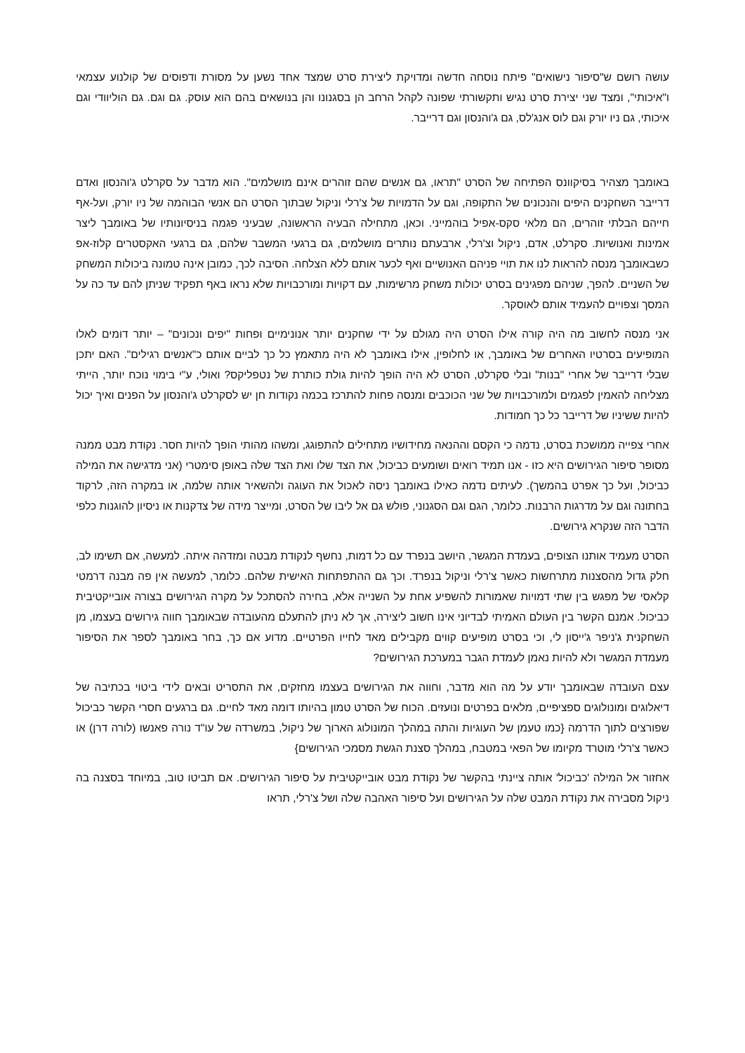עושה רושם ש"סיפור נישואים" פיתח נוסחה חדשה ומדויקת ליצירת סרט שמצד אחד נשען על מסורת ודפוסים של קולנוע עצמאי ו"איכותי", ומצד שני יצירת סרט נגיש ותקשורתי שפונה לקהל הרחב הן בסגנונו והן בנושאים בהם הוא עוסק. גם וגם. גם הוליוודי וגם איכותי, גם ניו יורק וגם לוס אנג'לס, גם ג'והנסון וגם דרייבר.
באומבך מצהיר בסיקוונס הפתיחה של הסרט "תראו, גם אנשים שהם זוהרים אינם מושלמים". הוא מדבר על סקרלט ג'והנסון ואדם דרייבר השחקנים היפים והנכונים של התקופה, וגם על הדמויות של צ'רלי וניקול שבתוך הסרט הם אנשי הבוהמה של ניו יורק, ועל-אף חייהם הבלתי זוהרים, הם מלאי סקס-אפיל בוהמייני. וכאן, מתחילה הבעיה הראשונה, שבעיני פגמה בניסיונותיו של באומבך ליצר אמינות ואנושיות. סקרלט, אדם, ניקול וצ'רלי, ארבעתם נותרים מושלמים, גם ברגעי המשבר שלהם, גם ברגעי האקסטרים קלוז-אפ כשבאומבך מנסה להראות לנו את תויי פניהם האנושיים ואף לכער אותם ללא הצלחה. הסיבה לכך, כמובן אינה טמונה ביכולות המשחק של השניים. להפך, שניהם מפגינים בסרט יכולות משחק מרשימות, עם דקויות ומורכבויות שלא נראו באף תפקיד שניתן להם עד כה על המסך וצפויים להעמיד אותם לאוסקר.
אני מנסה לחשוב מה היה קורה אילו הסרט היה מגולם על ידי שחקנים יותר אנונימיים ופחות "יפים ונכונים" – יותר דומים לאלו המופיעים בסרטיו האחרים של באומבך, או לחלופין, אילו באומבך לא היה מתאמץ כל כך לביים אותם כ"אנשים רגילים". האם יתכן שבלי דרייבר של אחרי "בנות" ובלי סקרלט, הסרט לא היה הופך להיות גולת כותרת של נטפליקס? ואולי, ע"י בימוי נוכח יותר, הייתי מצליחה להאמין לפגמים ולמורכבויות של שני הכוכבים ומנסה פחות להתרכז בכמה נקודות חן יש לסקרלט ג'והנסון על הפנים ואיך יכול להיות ששיניו של דרייבר כל כך חמודות.
אחרי צפייה ממושכת בסרט, נדמה כי הקסם וההנאה מחידושיו מתחילים להתפוגג, ומשהו מהותי הופך להיות חסר. נקודת מבט ממנה מסופר סיפור הגירושים היא כזו - אנו תמיד רואים ושומעים כביכול, את הצד שלו ואת הצד שלה באופן סימטרי (אני מדגישה את המילה כביכול, ועל כך אפרט בהמשך). לעיתים נדמה כאילו באומבך ניסה לאכול את העוגה ולהשאיר אותה שלמה, או במקרה הזה, לרקוד בחתונה וגם על מדרגות הרבנות. כלומר, הגם וגם הסגנוני, פולש גם אל ליבו של הסרט, ומייצר מידה של צדקנות או ניסיון להוגנות כלפי הדבר הזה שנקרא גירושים.
הסרט מעמיד אותנו הצופים, בעמדת המגשר, היושב בנפרד עם כל דמות, נחשף לנקודת מבטה ומזדהה איתה. למעשה, אם תשימו לב, חלק גדול מהסצנות מתרחשות כאשר צ'רלי וניקול בנפרד. וכך גם ההתפתחות האישית שלהם. כלומר, למעשה אין פה מבנה דרמטי קלאסי של מפגש בין שתי דמויות שאמורות להשפיע אחת על השנייה אלא, בחירה להסתכל על מקרה הגירושים בצורה אובייקטיבית כביכול. אמנם הקשר בין העולם האמיתי לבדיוני אינו חשוב ליצירה, אך לא ניתן להתעלם מהעובדה שבאומבך חווה גירושים בעצמו, מן השחקנית ג'ניפר ג'ייסון לי, וכי בסרט מופיעים קווים מקבילים מאד לחייו הפרטיים. מדוע אם כך, בחר באומבך לספר את הסיפור מעמדת המגשר ולא להיות נאמן לעמדת הגבר במערכת הגירושים?
עצם העובדה שבאומבך יודע על מה הוא מדבר, וחווה את הגירושים בעצמו מחזקים, את התסריט ובאים לידי ביטוי בכתיבה של דיאלוגים ומונולוגים ספציפיים, מלאים בפרטים ונועזים. הכוח של הסרט טמון בהיותו דומה מאד לחיים. גם ברגעים חסרי הקשר כביכול שפורצים לתוך הדרמה {כמו טעמן של העוגיות והתה במהלך המונולוג הארוך של ניקול, במשרדה של עו"ד נורה פאנשו (לורה דרן) או כאשר צ'רלי מוטרד מקיומו של הפאי במטבח, במהלך סצנת הגשת מסמכי הגירושים}
אחזור אל המילה 'כביכול' אותה ציינתי בהקשר של נקודת מבט אובייקטיבית על סיפור הגירושים. אם תביטו טוב, במיוחד בסצנה בה ניקול מסבירה את נקודת המבט שלה על הגירושים ועל סיפור האהבה שלה ושל צ'רלי, תראו